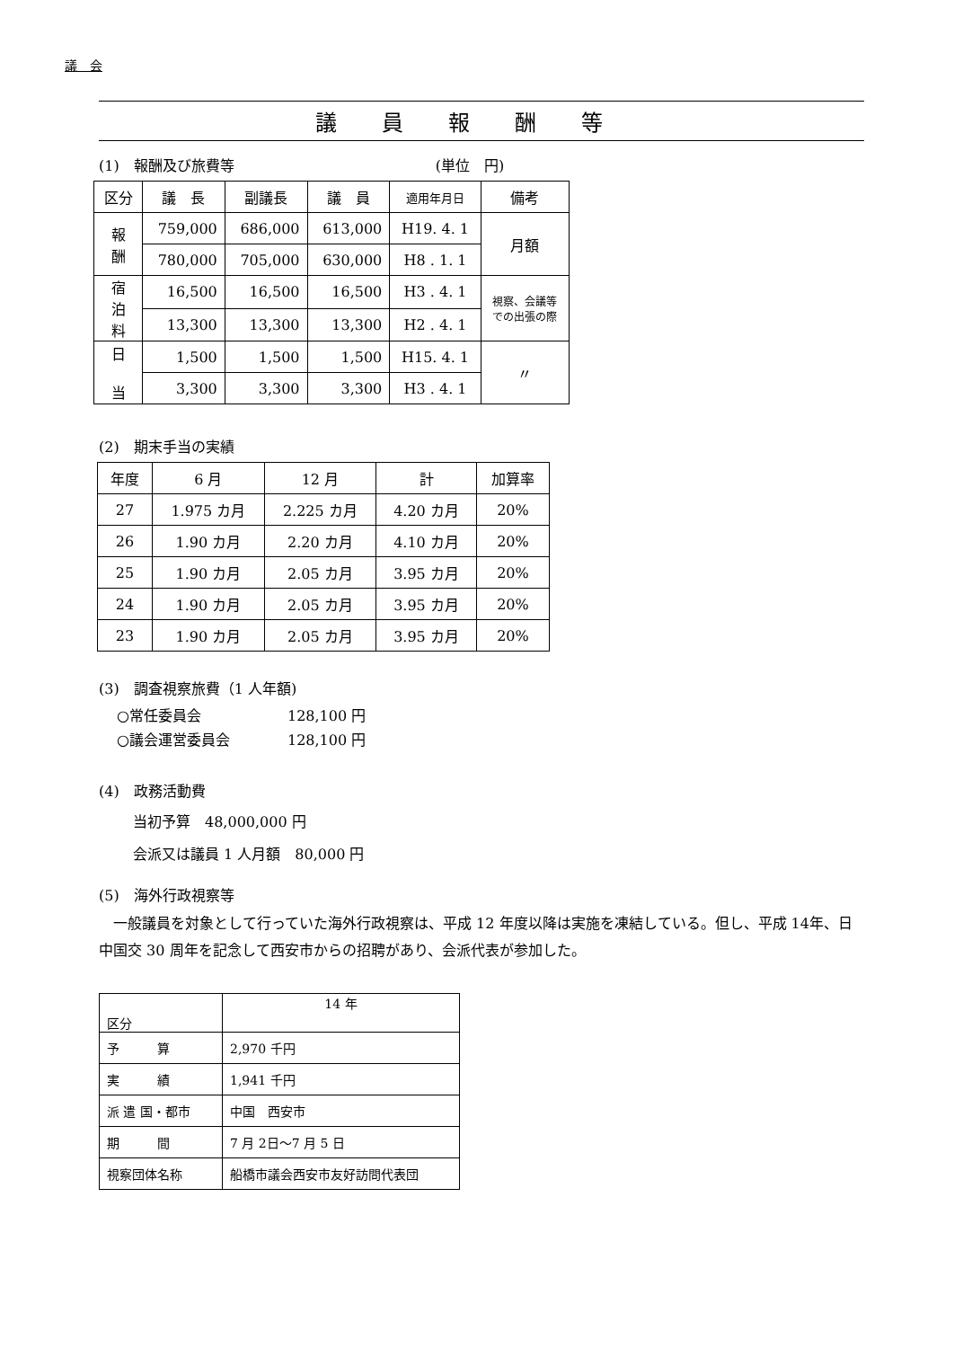議　会
議員報酬等
(1)　報酬及び旅費等　　　　　　　　　　　　　　(単位　円)
| 区分 | 議 長 | 副議長 | 議 員 | 適用年月日 | 備考 |
| --- | --- | --- | --- | --- | --- |
| 報 酬 | 759,000 | 686,000 | 613,000 | H19. 4. 1 | 月額 |
| | 780,000 | 705,000 | 630,000 | H8 . 1. 1 | |
| 宿 泊 料 | 16,500 | 16,500 | 16,500 | H3 . 4. 1 | 視察、会議等 での出張の際 |
| | 13,300 | 13,300 | 13,300 | H2 . 4. 1 | |
| 日 当 | 1,500 | 1,500 | 1,500 | H15. 4. 1 | 〃 |
| | 3,300 | 3,300 | 3,300 | H3 . 4. 1 | |
(2)　期末手当の実績
| 年度 | 6 月 | 12 月 | 計 | 加算率 |
| --- | --- | --- | --- | --- |
| 27 | 1.975 カ月 | 2.225 カ月 | 4.20 カ月 | 20% |
| 26 | 1.90 カ月 | 2.20 カ月 | 4.10 カ月 | 20% |
| 25 | 1.90 カ月 | 2.05 カ月 | 3.95 カ月 | 20% |
| 24 | 1.90 カ月 | 2.05 カ月 | 3.95 カ月 | 20% |
| 23 | 1.90 カ月 | 2.05 カ月 | 3.95 カ月 | 20% |
(3)　調査視察旅費（1 人年額)
○常任委員会　　　　　　128,100 円
○議会運営委員会　　　　128,100 円
(4)　政務活動費
当初予算　48,000,000 円
会派又は議員 1 人月額　80,000 円
(5)　海外行政視察等
　一般議員を対象として行っていた海外行政視察は、平成 12 年度以降は実施を凍結している。但し、平成 14年、日中国交 30 周年を記念して西安市からの招聘があり、会派代表が参加した。
| 区分 | 14 年 |
| 予 算 | 2,970 千円 |
| 実 績 | 1,941 千円 |
| 派 遣 国・都市 | 中国 西安市 |
| 期 間 | 7 月 2日～7 月 5 日 |
| 視察団体名称 | 船橋市議会西安市友好訪問代表団 |